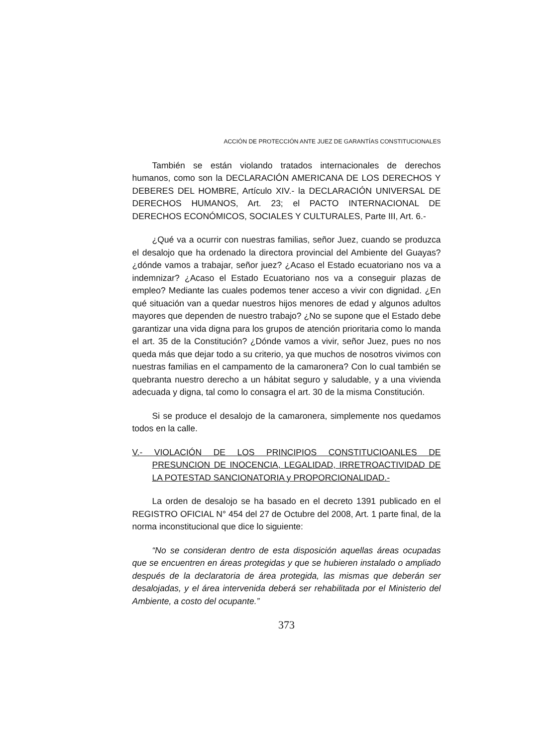ACCIÓN DE PROTECCIÓN ANTE JUEZ DE GARANTÍAS CONSTITUCIONALES
También se están violando tratados internacionales de derechos humanos, como son la DECLARACIÓN AMERICANA DE LOS DERECHOS Y DEBERES DEL HOMBRE, Artículo XIV.- la DECLARACIÓN UNIVERSAL DE DERECHOS HUMANOS, Art. 23; el PACTO INTERNACIONAL DE DERECHOS ECONÓMICOS, SOCIALES Y CULTURALES, Parte III, Art. 6.-
¿Qué va a ocurrir con nuestras familias, señor Juez, cuando se produzca el desalojo que ha ordenado la directora provincial del Ambiente del Guayas? ¿dónde vamos a trabajar, señor juez? ¿Acaso el Estado ecuatoriano nos va a indemnizar? ¿Acaso el Estado Ecuatoriano nos va a conseguir plazas de empleo? Mediante las cuales podemos tener acceso a vivir con dignidad. ¿En qué situación van a quedar nuestros hijos menores de edad y algunos adultos mayores que dependen de nuestro trabajo? ¿No se supone que el Estado debe garantizar una vida digna para los grupos de atención prioritaria como lo manda el art. 35 de la Constitución? ¿Dónde vamos a vivir, señor Juez, pues no nos queda más que dejar todo a su criterio, ya que muchos de nosotros vivimos con nuestras familias en el campamento de la camaronera? Con lo cual también se quebranta nuestro derecho a un hábitat seguro y saludable, y a una vivienda adecuada y digna, tal como lo consagra el art. 30 de la misma Constitución.
Si se produce el desalojo de la camaronera, simplemente nos quedamos todos en la calle.
V.- VIOLACIÓN DE LOS PRINCIPIOS CONSTITUCIOANLES DE PRESUNCION DE INOCENCIA, LEGALIDAD, IRRETROACTIVIDAD DE LA POTESTAD SANCIONATORIA y PROPORCIONALIDAD.-
La orden de desalojo se ha basado en el decreto 1391 publicado en el REGISTRO OFICIAL N° 454 del 27 de Octubre del 2008, Art. 1 parte final, de la norma inconstitucional que dice lo siguiente:
“No se consideran dentro de esta disposición aquellas áreas ocupadas que se encuentren en áreas protegidas y que se hubieren instalado o ampliado después de la declaratoria de área protegida, las mismas que deberán ser desalojadas, y el área intervenida deberá ser rehabilitada por el Ministerio del Ambiente, a costo del ocupante.”
373